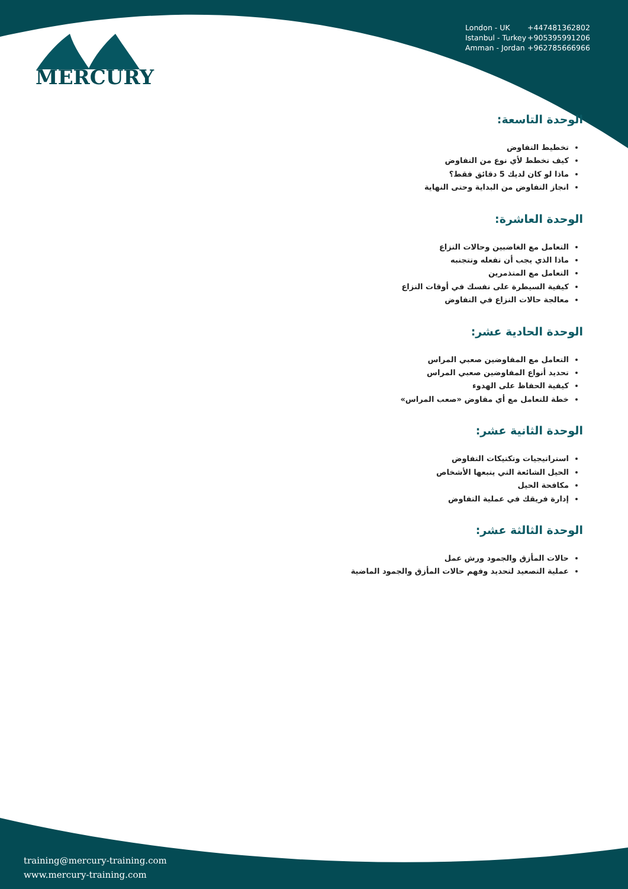MERCURY
London - UK +447481362802
Istanbul - Turkey +905395991206
Amman - Jordan +962785666966
الوحدة التاسعة:
تخطيط التفاوض
كيف تخطط لأي نوع من التفاوض
ماذا لو كان لديك 5 دقائق فقط؟
انجاز التفاوض من البداية وحتى النهاية
الوحدة العاشرة:
التعامل مع الغاضبين وحالات النزاع
ماذا الذي يجب أن تفعله وتتجنبه
التعامل مع المتذمرين
كيفية السيطرة على نفسك في أوقات النزاع
معالجة حالات النزاع في التفاوض
الوحدة الحادية عشر:
التعامل مع المفاوضين صعبي المراس
تحديد أنواع المفاوضين صعبي المراس
كيفية الحفاظ على الهدوء
خطة للتعامل مع أي مفاوض «صعب المراس»
الوحدة الثانية عشر:
استراتيجيات وتكتيكات التفاوض
الحيل الشائعة التي يتبعها الأشخاص
مكافحة الحيل
إدارة فريقك في عملية التفاوض
الوحدة الثالثة عشر:
حالات المأزق والجمود ورش عمل
عملية التصعيد لتحديد وفهم حالات المأزق والجمود الماضية
training@mercury-training.com
www.mercury-training.com